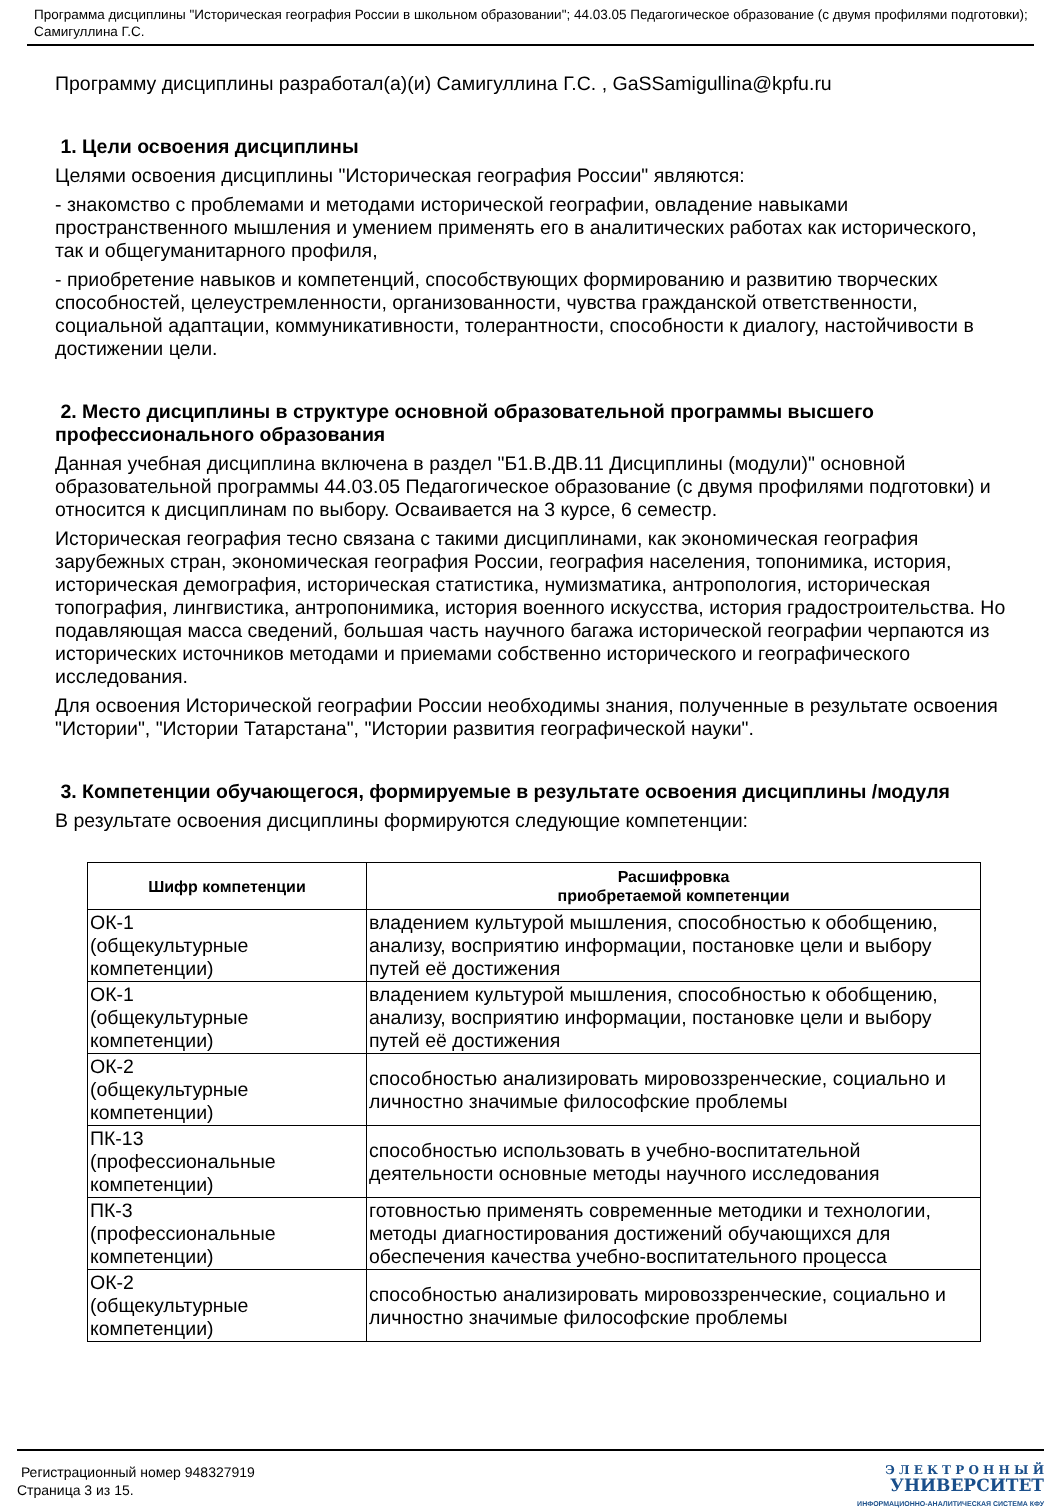Программа дисциплины "Историческая география России в школьном образовании"; 44.03.05 Педагогическое образование (с двумя профилями подготовки); Самигуллина Г.С.
Программу дисциплины разработал(а)(и) Самигуллина Г.С. , GaSSamigullina@kpfu.ru
1. Цели освоения дисциплины
Целями освоения дисциплины "Историческая география России" являются:
- знакомство с проблемами и методами исторической географии, овладение навыками пространственного мышления и умением применять его в аналитических работах как исторического, так и общегуманитарного профиля,
- приобретение навыков и компетенций, способствующих формированию и развитию творческих способностей, целеустремленности, организованности, чувства гражданской ответственности, социальной адаптации, коммуникативности, толерантности, способности к диалогу, настойчивости в достижении цели.
2. Место дисциплины в структуре основной образовательной программы высшего профессионального образования
Данная учебная дисциплина включена в раздел "Б1.В.ДВ.11 Дисциплины (модули)" основной образовательной программы 44.03.05 Педагогическое образование (с двумя профилями подготовки) и относится к дисциплинам по выбору. Осваивается на 3 курсе, 6 семестр.
Историческая география тесно связана с такими дисциплинами, как экономическая география зарубежных стран, экономическая география России, география населения, топонимика, история, историческая демография, историческая статистика, нумизматика, антропология, историческая топография, лингвистика, антропонимика, история военного искусства, история градостроительства. Но подавляющая масса сведений, большая часть научного багажа исторической географии черпаются из исторических источников методами и приемами собственно исторического и географического исследования.
Для освоения Исторической географии России необходимы знания, полученные в результате освоения "Истории", "Истории Татарстана", "Истории развития географической науки".
3. Компетенции обучающегося, формируемые в результате освоения дисциплины /модуля
В результате освоения дисциплины формируются следующие компетенции:
| Шифр компетенции | Расшифровка приобретаемой компетенции |
| --- | --- |
| ОК-1 (общекультурные компетенции) | владением культурой мышления, способностью к обобщению, анализу, восприятию информации, постановке цели и выбору путей её достижения |
| ОК-1 (общекультурные компетенции) | владением культурой мышления, способностью к обобщению, анализу, восприятию информации, постановке цели и выбору путей её достижения |
| ОК-2 (общекультурные компетенции) | способностью анализировать мировоззренческие, социально и личностно значимые философские проблемы |
| ПК-13 (профессиональные компетенции) | способностью использовать в учебно-воспитательной деятельности основные методы научного исследования |
| ПК-3 (профессиональные компетенции) | готовностью применять современные методики и технологии, методы диагностирования достижений обучающихся для обеспечения качества учебно-воспитательного процесса |
| ОК-2 (общекультурные компетенции) | способностью анализировать мировоззренческие, социально и личностно значимые философские проблемы |
Регистрационный номер 948327919
Страница 3 из 15.
Э Л Е К Т Р О Н Н Ы Й
УНИВЕРСИТЕТ
ИНФОРМАЦИОННО-АНАЛИТИЧЕСКАЯ СИСТЕМА КФУ